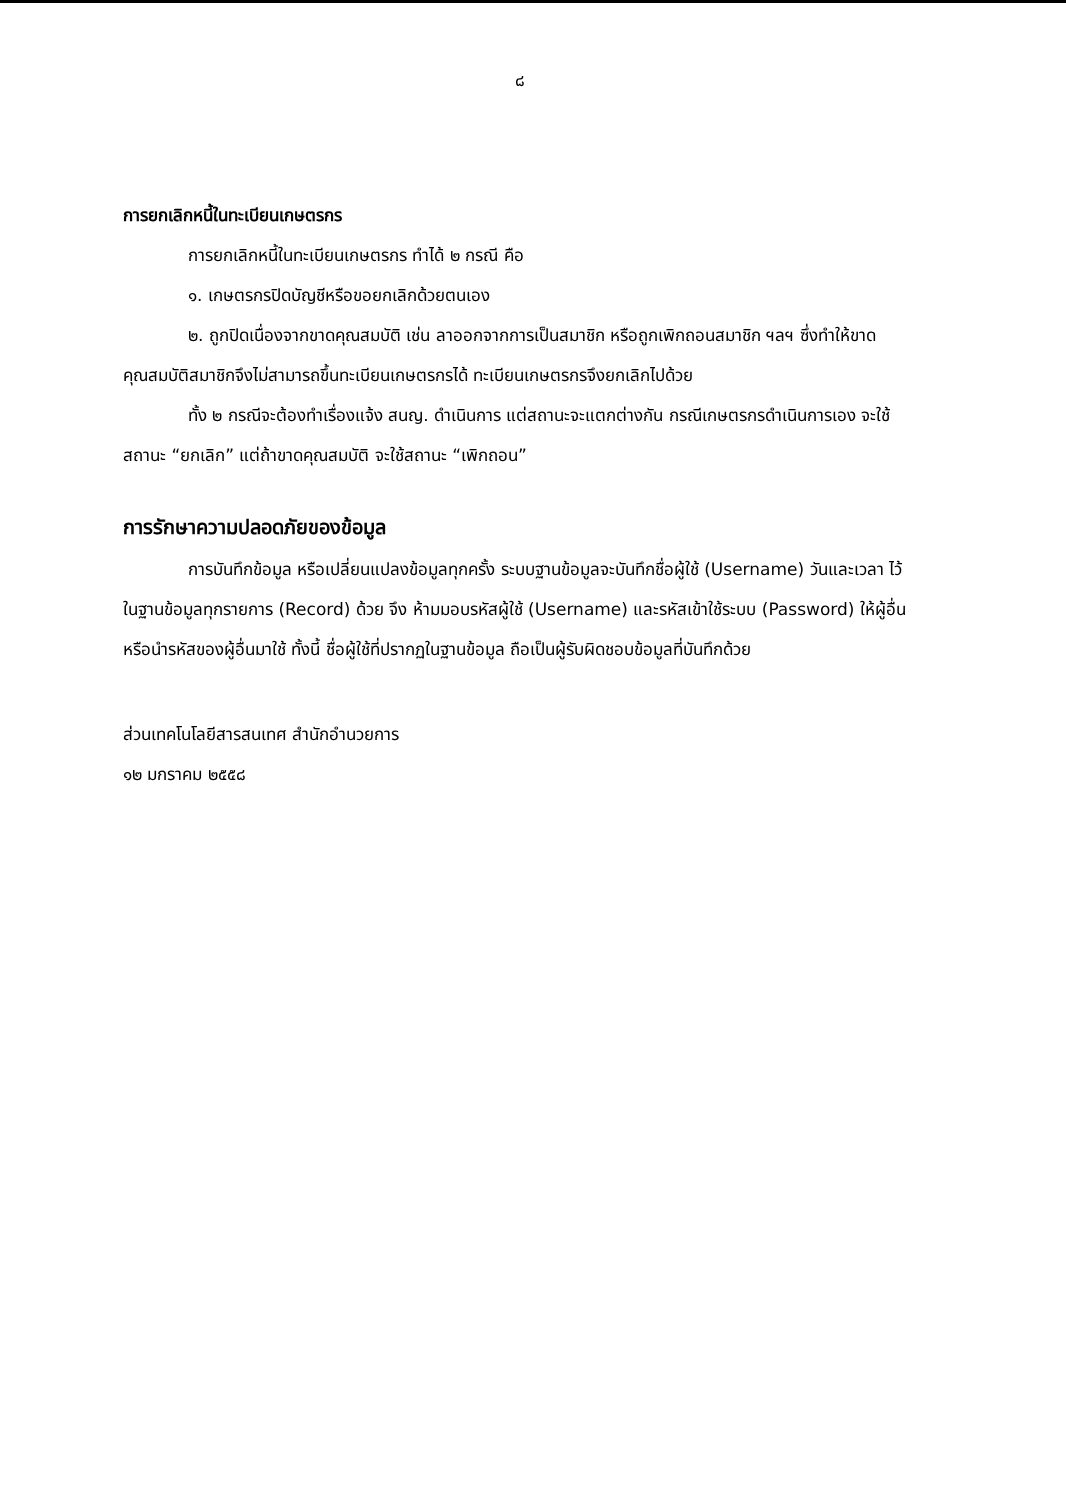๘
การยกเลิกหนี้ในทะเบียนเกษตรกร
การยกเลิกหนี้ในทะเบียนเกษตรกร ทำได้ ๒ กรณี คือ
๑. เกษตรกรปิดบัญชีหรือขอยกเลิกด้วยตนเอง
๒. ถูกปิดเนื่องจากขาดคุณสมบัติ เช่น ลาออกจากการเป็นสมาชิก หรือถูกเพิกถอนสมาชิก ฯลฯ ซึ่งทำให้ขาดคุณสมบัติสมาชิกจึงไม่สามารถขึ้นทะเบียนเกษตรกรได้ ทะเบียนเกษตรกรจึงยกเลิกไปด้วย
ทั้ง ๒ กรณีจะต้องทำเรื่องแจ้ง สนญ. ดำเนินการ แต่สถานะจะแตกต่างกัน กรณีเกษตรกรดำเนินการเอง จะใช้สถานะ “ยกเลิก” แต่ถ้าขาดคุณสมบัติ จะใช้สถานะ “เพิกถอน”
การรักษาความปลอดภัยของข้อมูล
การบันทึกข้อมูล หรือเปลี่ยนแปลงข้อมูลทุกครั้ง ระบบฐานข้อมูลจะบันทึกชื่อผู้ใช้ (Username) วันและเวลา ไว้ในฐานข้อมูลทุกรายการ (Record) ด้วย จึง ห้ามมอบรหัสผู้ใช้ (Username) และรหัสเข้าใช้ระบบ (Password) ให้ผู้อื่น หรือนำรหัสของผู้อื่นมาใช้ ทั้งนี้ ชื่อผู้ใช้ที่ปรากฏในฐานข้อมูล ถือเป็นผู้รับผิดชอบข้อมูลที่บันทึกด้วย
ส่วนเทคโนโลยีสารสนเทศ สำนักอำนวยการ
๑๒ มกราคม ๒๕๕๘